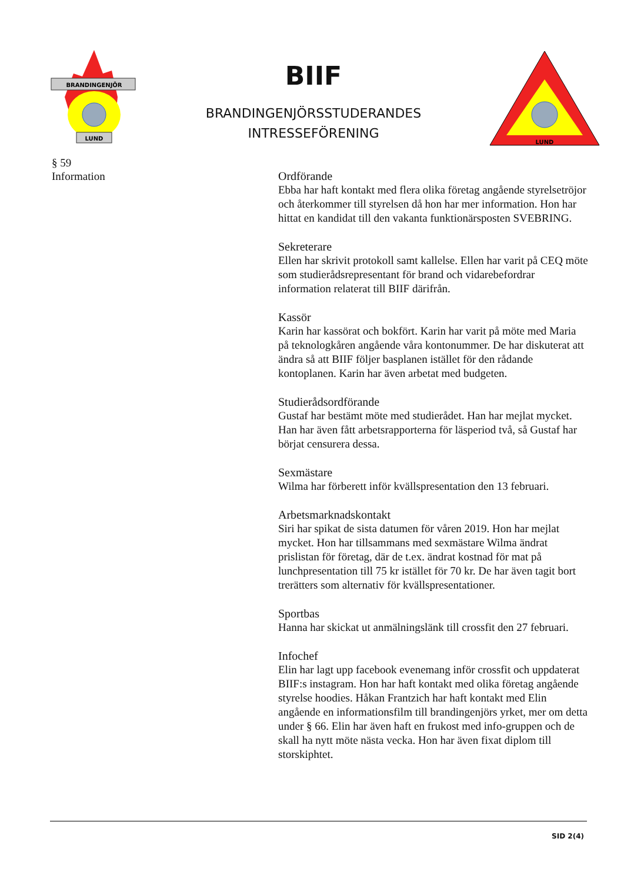BRANDINGENJÖR
LUND
BIIF
BRANDINGENJÖRSSTUDERANDES
INTRESSEFÖRENING
LUND
§ 59
Information
Ordförande
Ebba har haft kontakt med flera olika företag angående styrelsetröjor och återkommer till styrelsen då hon har mer information. Hon har hittat en kandidat till den vakanta funktionärsposten SVEBRING.
Sekreterare
Ellen har skrivit protokoll samt kallelse. Ellen har varit på CEQ möte som studierådsrepresentant för brand och vidarebefordrar information relaterat till BIIF därifrån.
Kassör
Karin har kassörat och bokfört. Karin har varit på möte med Maria på teknologkåren angående våra kontonummer. De har diskuterat att ändra så att BIIF följer basplanen istället för den rådande kontoplanen. Karin har även arbetat med budgeten.
Studierådsordförande
Gustaf har bestämt möte med studierådet. Han har mejlat mycket. Han har även fått arbetsrapporterna för läsperiod två, så Gustaf har börjat censurera dessa.
Sexmästare
Wilma har förberett inför kvällspresentation den 13 februari.
Arbetsmarknadskontakt
Siri har spikat de sista datumen för våren 2019. Hon har mejlat mycket. Hon har tillsammans med sexmästare Wilma ändrat prislistan för företag, där de t.ex. ändrat kostnad för mat på lunchpresentation till 75 kr istället för 70 kr. De har även tagit bort trerätters som alternativ för kvällspresentationer.
Sportbas
Hanna har skickat ut anmälningslänk till crossfit den 27 februari.
Infochef
Elin har lagt upp facebook evenemang inför crossfit och uppdaterat BIIF:s instagram. Hon har haft kontakt med olika företag angående styrelse hoodies. Håkan Frantzich har haft kontakt med Elin angående en informationsfilm till brandingenjörs yrket, mer om detta under § 66. Elin har även haft en frukost med info-gruppen och de skall ha nytt möte nästa vecka. Hon har även fixat diplom till storskiphtet.
SID 2(4)